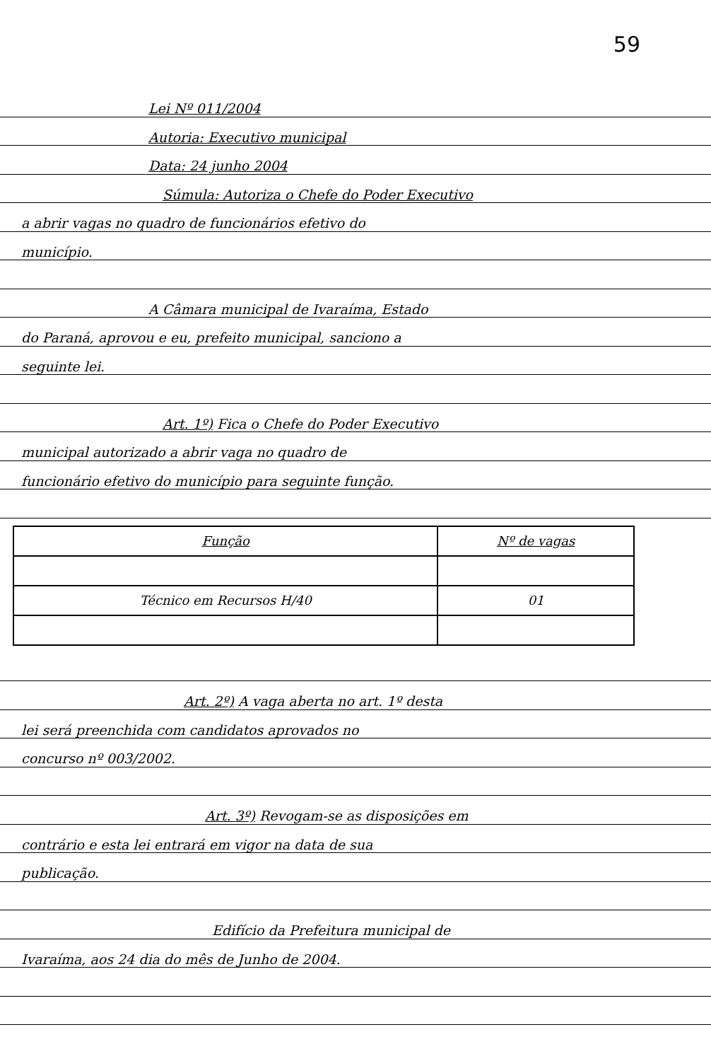59
Lei Nº 011/2004
Autoria: Executivo municipal
Data: 24 junho 2004
Súmula: Autoriza o Chefe do Poder Executivo
a abrir vagas no quadro de funcionários efetivo do
município.
A Câmara municipal de Ivaraíma, Estado
do Paraná, aprovou e eu, prefeito municipal, sanciono a
seguinte lei.
Art. 1º) Fica o Chefe do Poder Executivo
municipal autorizado a abrir vaga no quadro de
funcionário efetivo do município para seguinte função.
| Função | Nº de vagas |
| Técnico em Recursos H/40 | 01 |
Art. 2º) A vaga aberta no art. 1º desta
lei será preenchida com candidatos aprovados no
concurso nº 003/2002.
Art. 3º) Revogam-se as disposições em
contrário e esta lei entrará em vigor na data de sua
publicação.
Edifício da Prefeitura municipal de
Ivaraíma, aos 24 dia do mês de Junho de 2004.